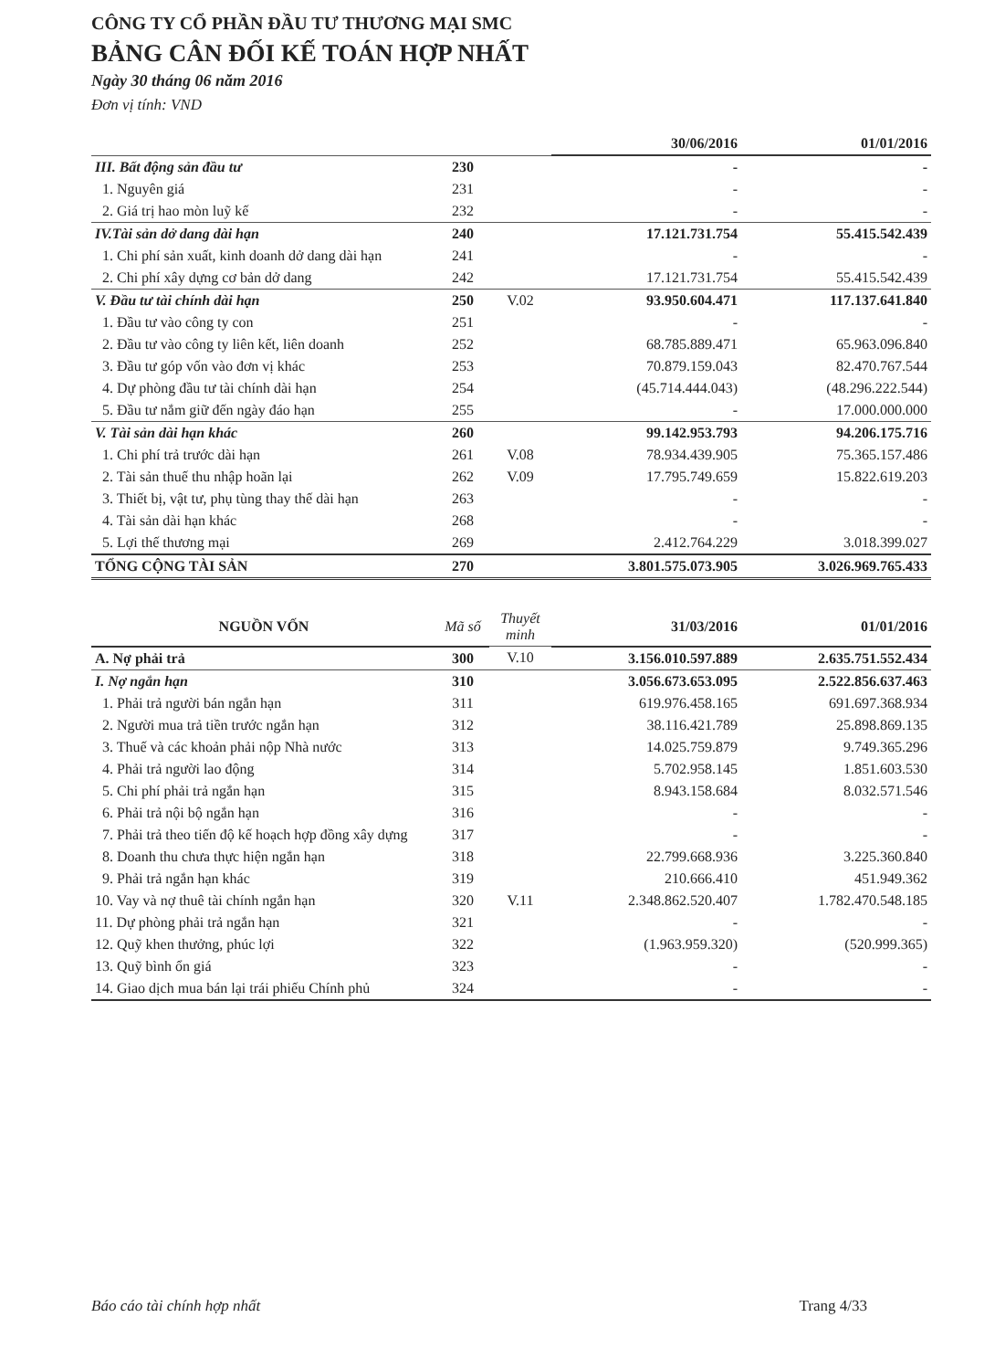CÔNG TY CỔ PHẦN ĐẦU TƯ THƯƠNG MẠI SMC
BẢNG CÂN ĐỐI KẾ TOÁN HỢP NHẤT
Ngày 30 tháng 06 năm 2016
Đơn vị tính: VND
| | | | 30/06/2016 | 01/01/2016 |
| --- | --- | --- | --- | --- |
| III. Bất động sản đầu tư | 230 | | - | - |
| 1. Nguyên giá | 231 | | - | - |
| 2. Giá trị hao mòn luỹ kế | 232 | | - | - |
| IV.Tài sản dở dang dài hạn | 240 | | 17.121.731.754 | 55.415.542.439 |
| 1. Chi phí sản xuất, kinh doanh dở dang dài hạn | 241 | | - | - |
| 2. Chi phí xây dựng cơ bản dở dang | 242 | | 17.121.731.754 | 55.415.542.439 |
| V. Đầu tư tài chính dài hạn | 250 | V.02 | 93.950.604.471 | 117.137.641.840 |
| 1. Đầu tư vào công ty con | 251 | | - | - |
| 2. Đầu tư vào công ty liên kết, liên doanh | 252 | | 68.785.889.471 | 65.963.096.840 |
| 3. Đầu tư góp vốn vào đơn vị khác | 253 | | 70.879.159.043 | 82.470.767.544 |
| 4. Dự phòng đầu tư tài chính dài hạn | 254 | | (45.714.444.043) | (48.296.222.544) |
| 5. Đầu tư nắm giữ đến ngày đáo hạn | 255 | | - | 17.000.000.000 |
| V. Tài sản dài hạn khác | 260 | | 99.142.953.793 | 94.206.175.716 |
| 1. Chi phí trả trước dài hạn | 261 | V.08 | 78.934.439.905 | 75.365.157.486 |
| 2. Tài sản thuế thu nhập hoãn lại | 262 | V.09 | 17.795.749.659 | 15.822.619.203 |
| 3. Thiết bị, vật tư, phụ tùng thay thế dài hạn | 263 | | - | - |
| 4. Tài sản dài hạn khác | 268 | | - | - |
| 5. Lợi thế thương mại | 269 | | 2.412.764.229 | 3.018.399.027 |
| TỔNG CỘNG TÀI SẢN | 270 | | 3.801.575.073.905 | 3.026.969.765.433 |
| NGUỒN VỐN | Mã số | Thuyết minh | 31/03/2016 | 01/01/2016 |
| A. Nợ phải trả | 300 | V.10 | 3.156.010.597.889 | 2.635.751.552.434 |
| I. Nợ ngắn hạn | 310 | | 3.056.673.653.095 | 2.522.856.637.463 |
| 1. Phải trả người bán ngắn hạn | 311 | | 619.976.458.165 | 691.697.368.934 |
| 2. Người mua trả tiền trước ngắn hạn | 312 | | 38.116.421.789 | 25.898.869.135 |
| 3. Thuế và các khoản phải nộp Nhà nước | 313 | | 14.025.759.879 | 9.749.365.296 |
| 4. Phải trả người lao động | 314 | | 5.702.958.145 | 1.851.603.530 |
| 5. Chi phí phải trả ngắn hạn | 315 | | 8.943.158.684 | 8.032.571.546 |
| 6. Phải trả nội bộ ngắn hạn | 316 | | - | - |
| 7. Phải trả theo tiến độ kế hoạch hợp đồng xây dựng | 317 | | - | - |
| 8. Doanh thu chưa thực hiện ngắn hạn | 318 | | 22.799.668.936 | 3.225.360.840 |
| 9. Phải trả ngắn hạn khác | 319 | | 210.666.410 | 451.949.362 |
| 10. Vay và nợ thuê tài chính ngắn hạn | 320 | V.11 | 2.348.862.520.407 | 1.782.470.548.185 |
| 11. Dự phòng phải trả ngắn hạn | 321 | | - | - |
| 12. Quỹ khen thưởng, phúc lợi | 322 | | (1.963.959.320) | (520.999.365) |
| 13. Quỹ bình ổn giá | 323 | | - | - |
| 14. Giao dịch mua bán lại trái phiếu Chính phủ | 324 | | - | - |
Báo cáo tài chính hợp nhất Trang 4/33